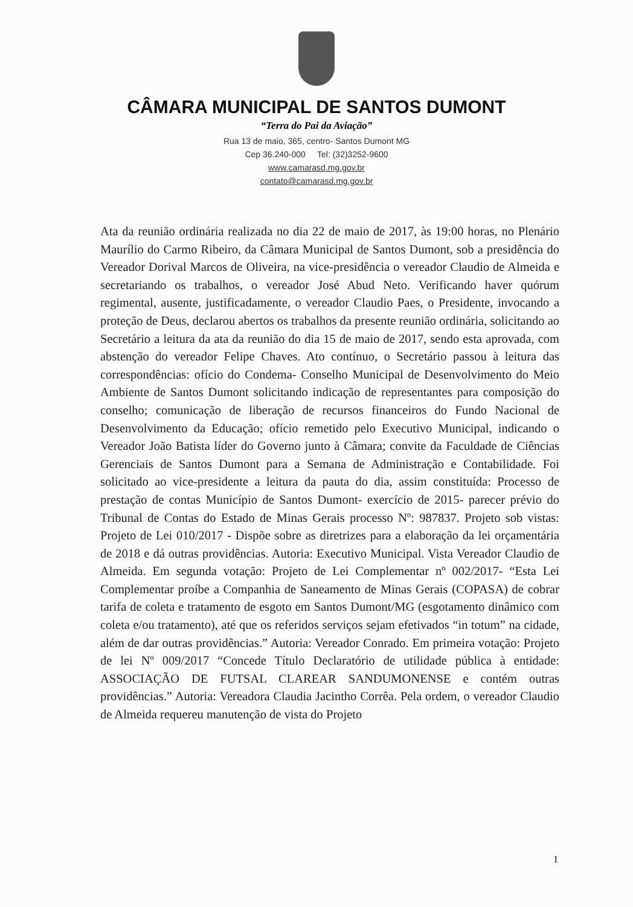CÂMARA MUNICIPAL DE SANTOS DUMONT
“Terra do Pai da Aviação”
Rua 13 de maio, 365, centro- Santos Dumont MG
Cep 36.240-000 Tel: (32)3252-9600
www.camarasd.mg.gov.br
contato@camarasd.mg.gov.br
Ata da reunião ordinária realizada no dia 22 de maio de 2017, às 19:00 horas, no Plenário Maurílio do Carmo Ribeiro, da Câmara Municipal de Santos Dumont, sob a presidência do Vereador Dorival Marcos de Oliveira, na vice-presidência o vereador Claudio de Almeida e secretariando os trabalhos, o vereador José Abud Neto. Verificando haver quórum regimental, ausente, justificadamente, o vereador Claudio Paes, o Presidente, invocando a proteção de Deus, declarou abertos os trabalhos da presente reunião ordinária, solicitando ao Secretário a leitura da ata da reunião do dia 15 de maio de 2017, sendo esta aprovada, com abstenção do vereador Felipe Chaves. Ato contínuo, o Secretário passou à leitura das correspondências: ofício do Condema- Conselho Municipal de Desenvolvimento do Meio Ambiente de Santos Dumont solicitando indicação de representantes para composição do conselho; comunicação de liberação de recursos financeiros do Fundo Nacional de Desenvolvimento da Educação; ofício remetido pelo Executivo Municipal, indicando o Vereador João Batista líder do Governo junto à Câmara; convite da Faculdade de Ciências Gerenciais de Santos Dumont para a Semana de Administração e Contabilidade. Foi solicitado ao vice-presidente a leitura da pauta do dia, assim constituída: Processo de prestação de contas Município de Santos Dumont- exercício de 2015- parecer prévio do Tribunal de Contas do Estado de Minas Gerais processo Nº: 987837. Projeto sob vistas: Projeto de Lei 010/2017 - Dispõe sobre as diretrizes para a elaboração da lei orçamentária de 2018 e dá outras providências. Autoria: Executivo Municipal. Vista Vereador Claudio de Almeida. Em segunda votação: Projeto de Lei Complementar nº 002/2017- “Esta Lei Complementar proíbe a Companhia de Saneamento de Minas Gerais (COPASA) de cobrar tarifa de coleta e tratamento de esgoto em Santos Dumont/MG (esgotamento dinâmico com coleta e/ou tratamento), até que os referidos serviços sejam efetivados “in totum” na cidade, além de dar outras providências.” Autoria: Vereador Conrado. Em primeira votação: Projeto de lei Nº 009/2017 “Concede Título Declaratório de utilidade pública à entidade: ASSOCIAÇÃO DE FUTSAL CLAREAR SANDUMONENSE e contém outras providências.” Autoria: Vereadora Claudia Jacintho Corrêa. Pela ordem, o vereador Claudio de Almeida requereu manutenção de vista do Projeto
1